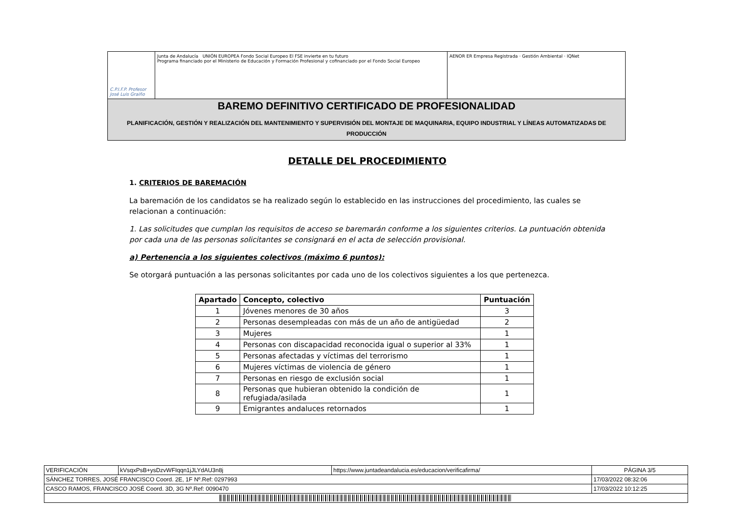C.P.I.F.P. Profesor José Luis Graiño
Junta de Andalucía UNIÓN EUROPEA Fondo Social Europeo El FSE invierte en tu futuro
Programa financiado por el Ministerio de Educación y Formación Profesional y cofinanciado por el Fondo Social Europeo
AENOR ER Empresa Registrada · Gestión Ambiental · IQNet
BAREMO DEFINITIVO CERTIFICADO DE PROFESIONALIDAD
PLANIFICACIÓN, GESTIÓN Y REALIZACIÓN DEL MANTENIMIENTO Y SUPERVISIÓN DEL MONTAJE DE MAQUINARIA, EQUIPO INDUSTRIAL Y LÍNEAS AUTOMATIZADAS DE PRODUCCIÓN
DETALLE DEL PROCEDIMIENTO
1. CRITERIOS DE BAREMACIÓN
La baremación de los candidatos se ha realizado según lo establecido en las instrucciones del procedimiento, las cuales se relacionan a continuación:
1. Las solicitudes que cumplan los requisitos de acceso se baremarán conforme a los siguientes criterios. La puntuación obtenida por cada una de las personas solicitantes se consignará en el acta de selección provisional.
a) Pertenencia a los siguientes colectivos (máximo 6 puntos):
Se otorgará puntuación a las personas solicitantes por cada uno de los colectivos siguientes a los que pertenezca.
| Apartado | Concepto, colectivo | Puntuación |
| --- | --- | --- |
| 1 | Jóvenes menores de 30 años | 3 |
| 2 | Personas desempleadas con más de un año de antigüedad | 2 |
| 3 | Mujeres | 1 |
| 4 | Personas con discapacidad reconocida igual o superior al 33% | 1 |
| 5 | Personas afectadas y víctimas del terrorismo | 1 |
| 6 | Mujeres víctimas de violencia de género | 1 |
| 7 | Personas en riesgo de exclusión social | 1 |
| 8 | Personas que hubieran obtenido la condición de refugiada/asilada | 1 |
| 9 | Emigrantes andaluces retornados | 1 |
| VERIFICACIÓN | kVsqxPsB+ysDzvWFIqqn1jJLYdAU3n8j | https://www.juntadeandalucia.es/educacion/verificafirma/ | PÁGINA 3/5 |
| SÁNCHEZ TORRES, JOSÉ FRANCISCO Coord. 2E, 1F Nº.Ref: 0297993 | | | 17/03/2022 08:32:06 |
| CASCO RAMOS, FRANCISCO JOSÉ Coord. 3D, 3G Nº.Ref: 0090470 | | | 17/03/2022 10:12:25 |